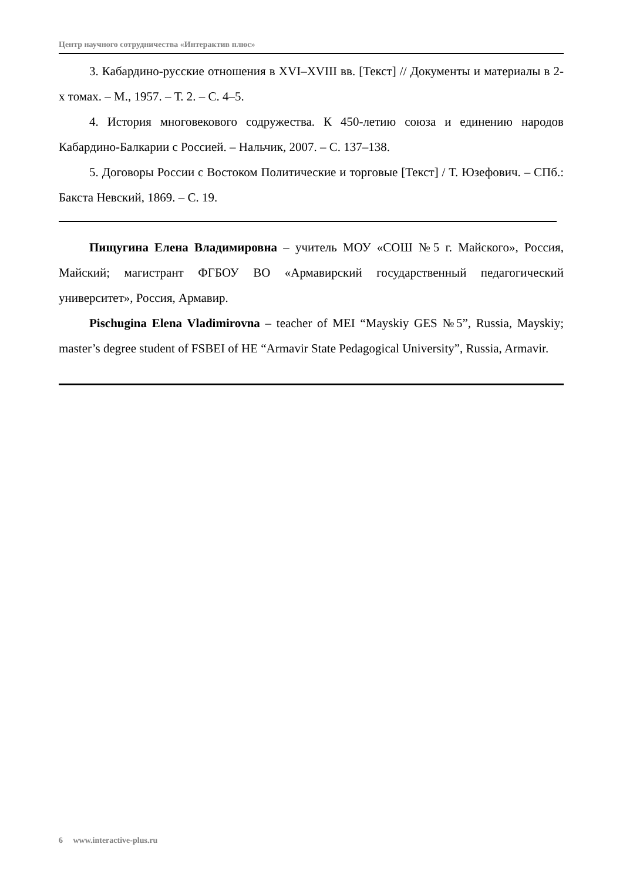Центр научного сотрудничества «Интерактив плюс»
3. Кабардино-русские отношения в XVI–XVIII вв. [Текст] // Документы и материалы в 2-х томах. – М., 1957. – Т. 2. – С. 4–5.
4. История многовекового содружества. К 450-летию союза и единению народов Кабардино-Балкарии с Россией. – Нальчик, 2007. – С. 137–138.
5. Договоры России с Востоком Политические и торговые [Текст] / Т. Юзефович. – СПб.: Бакста Невский, 1869. – С. 19.
Пищугина Елена Владимировна – учитель МОУ «СОШ №5 г. Майского», Россия, Майский; магистрант ФГБОУ ВО «Армавирский государственный педагогический университет», Россия, Армавир.
Pischugina Elena Vladimirovna – teacher of MEI “Mayskiy GES №5”, Russia, Mayskiy; master’s degree student of FSBEI of HE “Armavir State Pedagogical University”, Russia, Armavir.
6 www.interactive-plus.ru